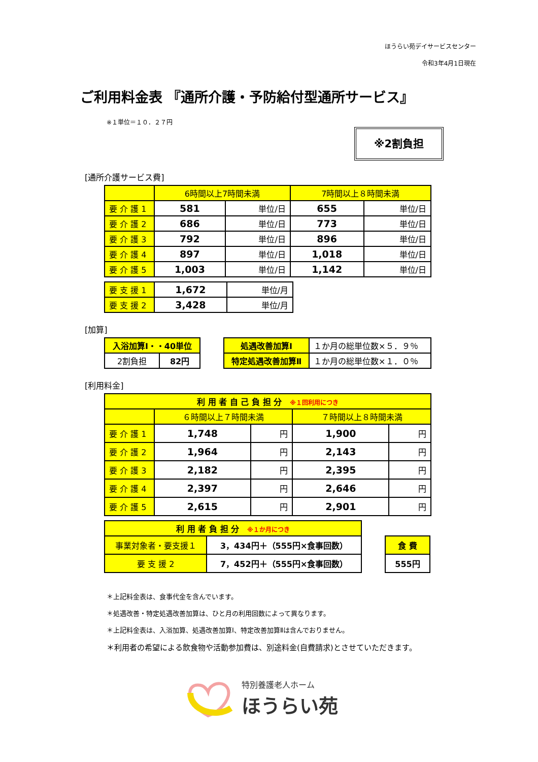ほうらい苑デイサービスセンター
令和3年4月1日現在
ご利用料金表 『通所介護・予防給付型通所サービス』
※１単位＝１０．２７円
※2割負担
[通所介護サービス費]
| | 6時間以上7時間未満 | | 7時間以上８時間未満 | |
| --- | --- | --- | --- | --- |
| 要 介 護 1 | 581 | 単位/日 | 655 | 単位/日 |
| 要 介 護 2 | 686 | 単位/日 | 773 | 単位/日 |
| 要 介 護 3 | 792 | 単位/日 | 896 | 単位/日 |
| 要 介 護 4 | 897 | 単位/日 | 1,018 | 単位/日 |
| 要 介 護 5 | 1,003 | 単位/日 | 1,142 | 単位/日 |
| 要 支 援 1 | 1,672 | 単位/月 |
| 要 支 援 2 | 3,428 | 単位/月 |
[加算]
| 入浴加算Ⅰ・・40単位 | |
| --- | --- |
| 2割負担 | 82円 |
| 処遇改善加算Ⅰ | １か月の総単位数×５．９％ |
| 特定処遇改善加算Ⅱ | １か月の総単位数×１．０％ |
[利用料金]
| 利 用 者 自 己 負 担 分 ※１回利用につき | | | | |
| --- | --- | --- | --- | --- |
| | ６時間以上７時間未満 | | ７時間以上８時間未満 | |
| 要 介 護 1 | 1,748 | 円 | 1,900 | 円 |
| 要 介 護 2 | 1,964 | 円 | 2,143 | 円 |
| 要 介 護 3 | 2,182 | 円 | 2,395 | 円 |
| 要 介 護 4 | 2,397 | 円 | 2,646 | 円 |
| 要 介 護 5 | 2,615 | 円 | 2,901 | 円 |
| 利 用 者 負 担 分 ※１か月につき | |
| --- | --- |
| 事業対象者・要支援１ | 3，434円＋（555円×食事回数） |
| 要 支 援 2 | 7，452円＋（555円×食事回数） |
| 食 費 |
| --- |
| 555円 |
＊上記料金表は、食事代金を含んでいます。
＊処遇改善・特定処遇改善加算は、ひと月の利用回数によって異なります。
＊上記料金表は、入浴加算、処遇改善加算Ⅰ、特定改善加算Ⅱは含んでおりません。
＊利用者の希望による飲食物や活動参加費は、別途料金(自費請求)とさせていただきます。
特別養護老人ホーム
ほうらい苑